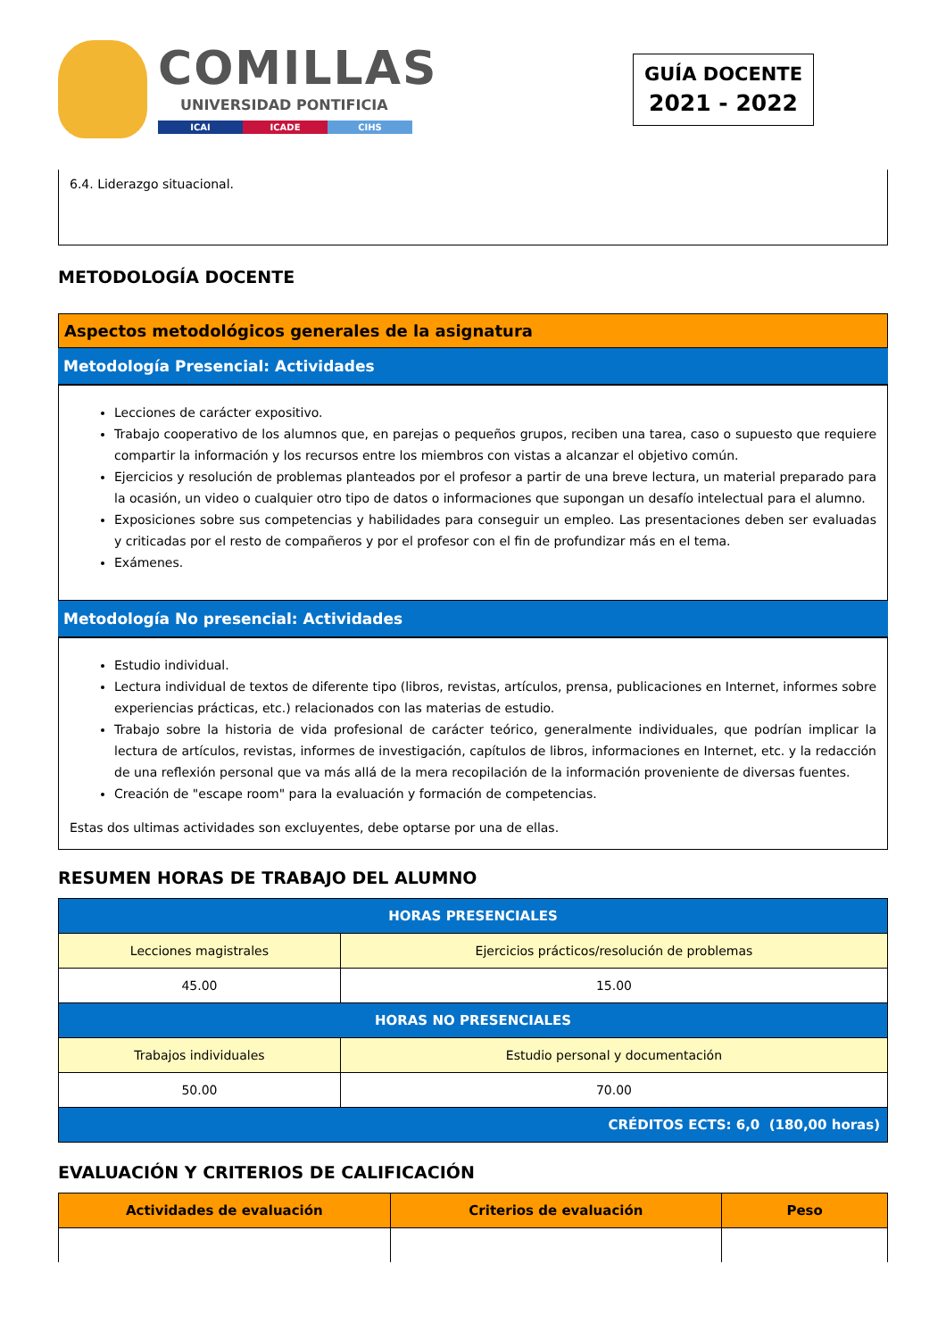COMILLAS
UNIVERSIDAD PONTIFICIA
ICAI ICADE CIHS
GUÍA DOCENTE
2021 - 2022
6.4. Liderazgo situacional.
METODOLOGÍA DOCENTE
Aspectos metodológicos generales de la asignatura
Metodología Presencial: Actividades
Lecciones de carácter expositivo.
Trabajo cooperativo de los alumnos que, en parejas o pequeños grupos, reciben una tarea, caso o supuesto que requiere compartir la información y los recursos entre los miembros con vistas a alcanzar el objetivo común.
Ejercicios y resolución de problemas planteados por el profesor a partir de una breve lectura, un material preparado para la ocasión, un video o cualquier otro tipo de datos o informaciones que supongan un desafío intelectual para el alumno.
Exposiciones sobre sus competencias y habilidades para conseguir un empleo. Las presentaciones deben ser evaluadas y criticadas por el resto de compañeros y por el profesor con el fin de profundizar más en el tema.
Exámenes.
Metodología No presencial: Actividades
Estudio individual.
Lectura individual de textos de diferente tipo (libros, revistas, artículos, prensa, publicaciones en Internet, informes sobre experiencias prácticas, etc.) relacionados con las materias de estudio.
Trabajo sobre la historia de vida profesional de carácter teórico, generalmente individuales, que podrían implicar la lectura de artículos, revistas, informes de investigación, capítulos de libros, informaciones en Internet, etc. y la redacción de una reflexión personal que va más allá de la mera recopilación de la información proveniente de diversas fuentes.
Creación de "escape room" para la evaluación y formación de competencias.
Estas dos ultimas actividades son excluyentes, debe optarse por una de ellas.
RESUMEN HORAS DE TRABAJO DEL ALUMNO
| HORAS PRESENCIALES | |
| --- | --- |
| Lecciones magistrales | Ejercicios prácticos/resolución de problemas |
| 45.00 | 15.00 |
| HORAS NO PRESENCIALES | |
| Trabajos individuales | Estudio personal y documentación |
| 50.00 | 70.00 |
| CRÉDITOS ECTS: 6,0 (180,00 horas) | |
EVALUACIÓN Y CRITERIOS DE CALIFICACIÓN
| Actividades de evaluación | Criterios de evaluación | Peso |
| --- | --- | --- |